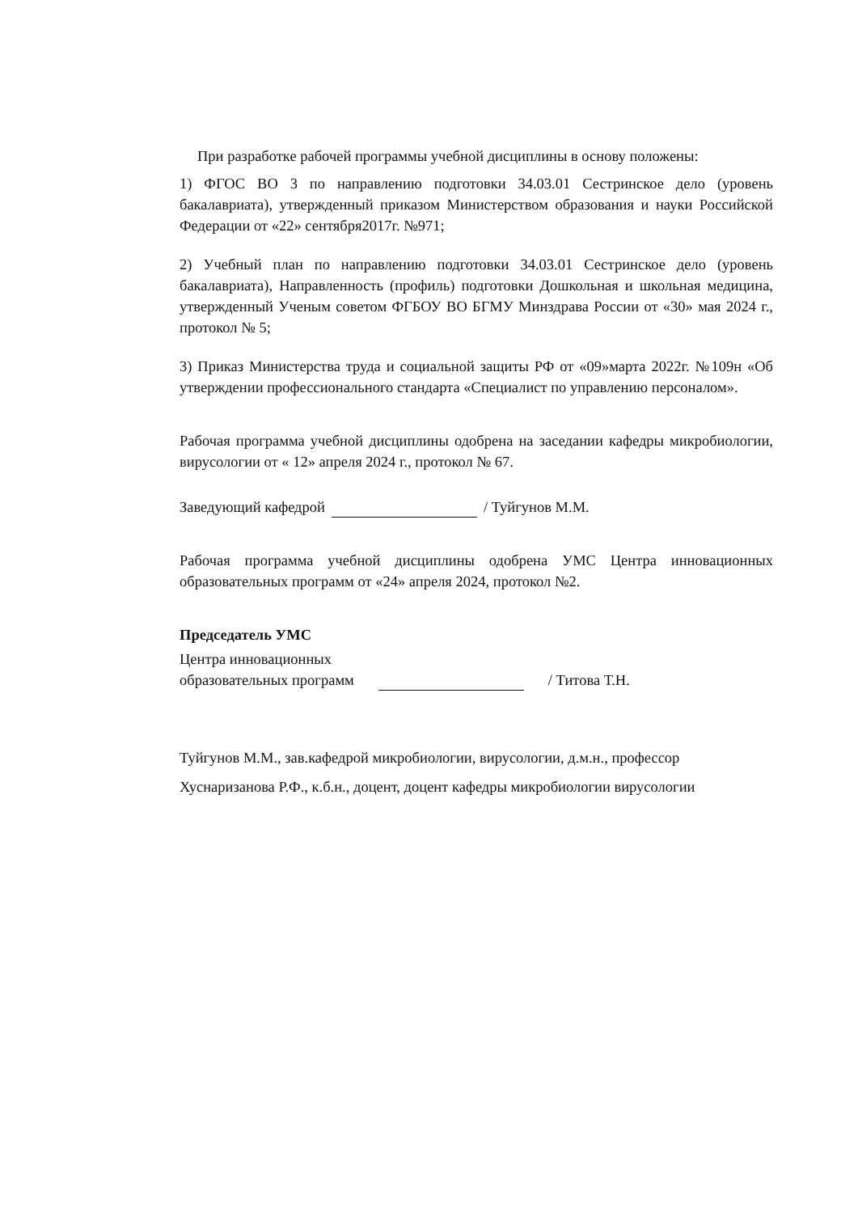При разработке рабочей программы учебной дисциплины в основу положены:
1) ФГОС ВО 3 по направлению подготовки 34.03.01 Сестринское дело (уровень бакалавриата), утвержденный приказом Министерством образования и науки Российской Федерации от «22» сентября2017г. №971;
2) Учебный план по направлению подготовки 34.03.01 Сестринское дело (уровень бакалавриата), Направленность (профиль) подготовки Дошкольная и школьная медицина, утвержденный Ученым советом ФГБОУ ВО БГМУ Минздрава России от «30» мая 2024 г., протокол № 5;
3) Приказ Министерства труда и социальной защиты РФ от «09»марта 2022г. №109н «Об утверждении профессионального стандарта «Специалист по управлению персоналом».
Рабочая программа учебной дисциплины одобрена на заседании кафедры микробиологии, вирусологии от « 12» апреля 2024 г., протокол № 67.
Заведующий кафедрой / Туйгунов М.М.
Рабочая программа учебной дисциплины одобрена УМС Центра инновационных образовательных программ от «24» апреля 2024, протокол №2.
Председатель УМС
Центра инновационных
образовательных программ / Титова Т.Н.
Туйгунов М.М., зав.кафедрой микробиологии, вирусологии, д.м.н., профессор
Хуснаризанова Р.Ф., к.б.н., доцент, доцент кафедры микробиологии вирусологии